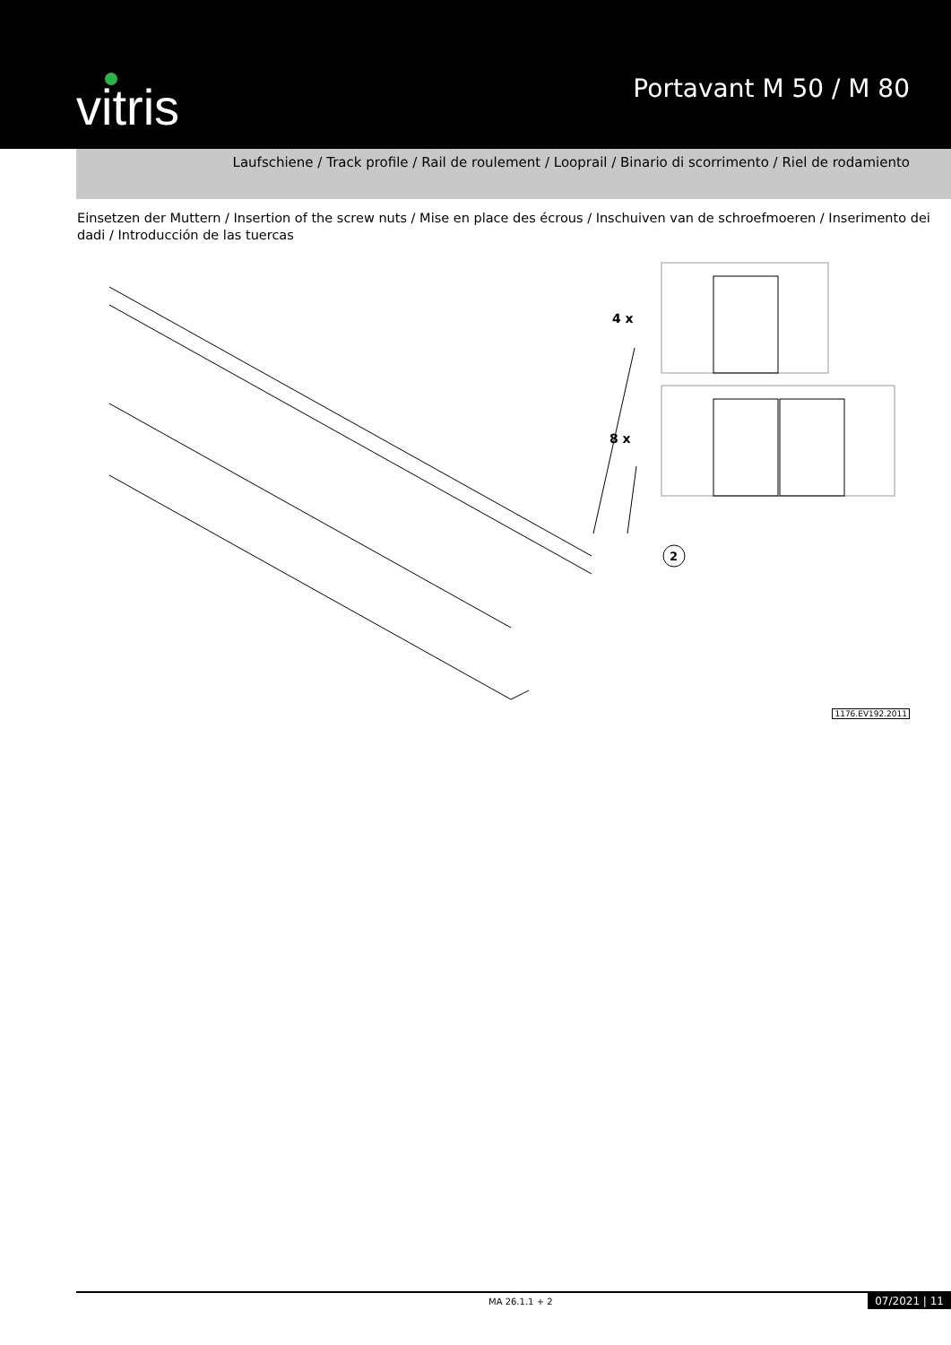vitris
Portavant M 50 / M 80
Laufschiene / Track profile / Rail de roulement / Looprail / Binario di scorrimento / Riel de rodamiento
Einsetzen der Muttern / Insertion of the screw nuts / Mise en place des écrous / Inschuiven van de schroefmoeren / Inserimento dei dadi / Introducción de las tuercas
4 x
8 x
2
1176.EV192.2011
MA 26.1.1 + 2 07/2021 | 11